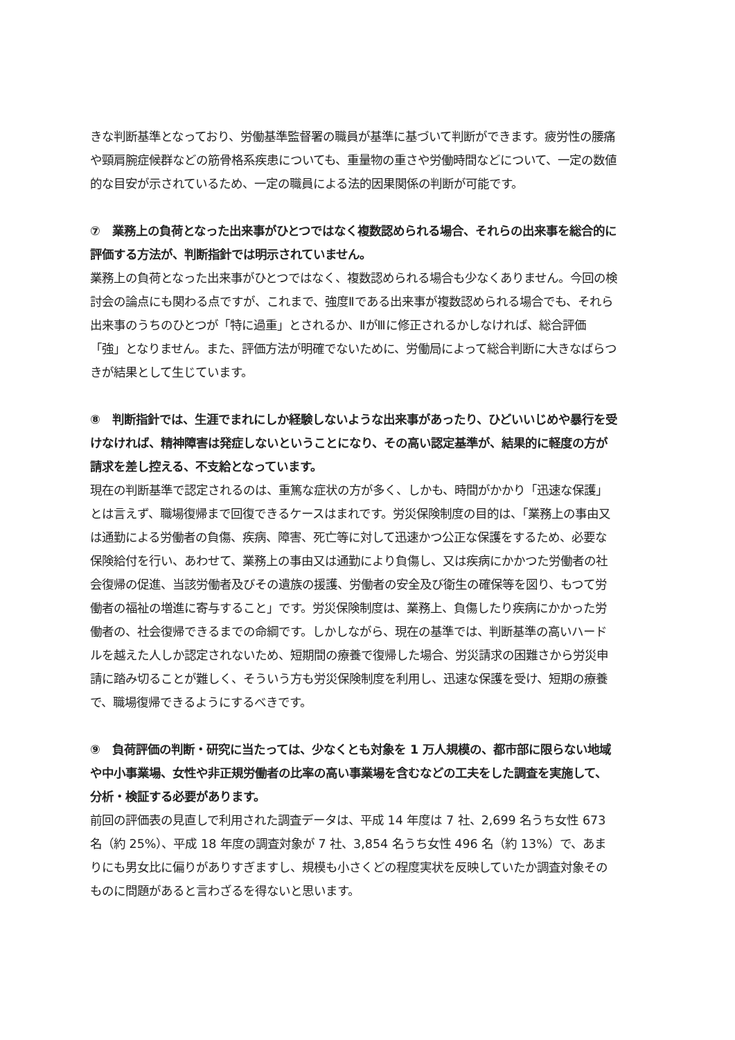きな判断基準となっており、労働基準監督署の職員が基準に基づいて判断ができます。疲労性の腰痛や頸肩腕症候群などの筋骨格系疾患についても、重量物の重さや労働時間などについて、一定の数値的な目安が示されているため、一定の職員による法的因果関係の判断が可能です。
⑦　業務上の負荷となった出来事がひとつではなく複数認められる場合、それらの出来事を総合的に評価する方法が、判断指針では明示されていません。
業務上の負荷となった出来事がひとつではなく、複数認められる場合も少なくありません。今回の検討会の論点にも関わる点ですが、これまで、強度Ⅱである出来事が複数認められる場合でも、それら出来事のうちのひとつが「特に過重」とされるか、ⅡがⅢに修正されるかしなければ、総合評価「強」となりません。また、評価方法が明確でないために、労働局によって総合判断に大きなばらつきが結果として生じています。
⑧　判断指針では、生涯でまれにしか経験しないような出来事があったり、ひどいいじめや暴行を受けなければ、精神障害は発症しないということになり、その高い認定基準が、結果的に軽度の方が請求を差し控える、不支給となっています。
現在の判断基準で認定されるのは、重篤な症状の方が多く、しかも、時間がかかり「迅速な保護」とは言えず、職場復帰まで回復できるケースはまれです。労災保険制度の目的は、「業務上の事由又は通勤による労働者の負傷、疾病、障害、死亡等に対して迅速かつ公正な保護をするため、必要な保険給付を行い、あわせて、業務上の事由又は通勤により負傷し、又は疾病にかかつた労働者の社会復帰の促進、当該労働者及びその遺族の援護、労働者の安全及び衛生の確保等を図り、もつて労働者の福祉の増進に寄与すること」です。労災保険制度は、業務上、負傷したり疾病にかかった労働者の、社会復帰できるまでの命綱です。しかしながら、現在の基準では、判断基準の高いハードルを越えた人しか認定されないため、短期間の療養で復帰した場合、労災請求の困難さから労災申請に踏み切ることが難しく、そういう方も労災保険制度を利用し、迅速な保護を受け、短期の療養で、職場復帰できるようにするべきです。
⑨　負荷評価の判断・研究に当たっては、少なくとも対象を 1 万人規模の、都市部に限らない地域や中小事業場、女性や非正規労働者の比率の高い事業場を含むなどの工夫をした調査を実施して、分析・検証する必要があります。
前回の評価表の見直しで利用された調査データは、平成 14 年度は 7 社、2,699 名うち女性 673 名（約 25%）、平成 18 年度の調査対象が 7 社、3,854 名うち女性 496 名（約 13%）で、あまりにも男女比に偏りがありすぎますし、規模も小さくどの程度実状を反映していたか調査対象そのものに問題があると言わざるを得ないと思います。